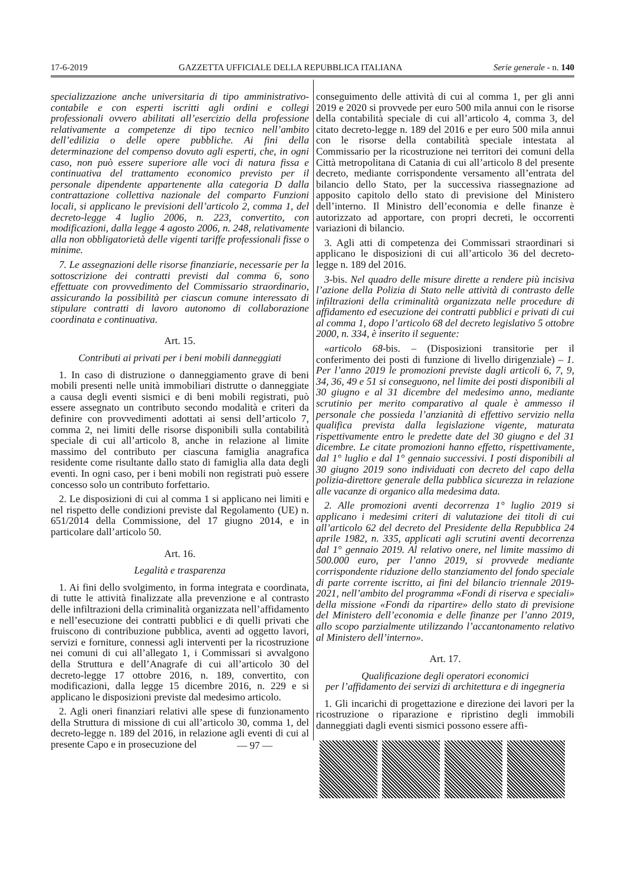17-6-2019 GAZZETTA UFFICIALE DELLA REPUBBLICA ITALIANA Serie generale - n. 140
specializzazione anche universitaria di tipo amministrativo-contabile e con esperti iscritti agli ordini e collegi professionali ovvero abilitati all’esercizio della professione relativamente a competenze di tipo tecnico nell’ambito dell’edilizia o delle opere pubbliche. Ai fini della determinazione del compenso dovuto agli esperti, che, in ogni caso, non può essere superiore alle voci di natura fissa e continuativa del trattamento economico previsto per il personale dipendente appartenente alla categoria D dalla contrattazione collettiva nazionale del comparto Funzioni locali, si applicano le previsioni dell’articolo 2, comma 1, del decreto-legge 4 luglio 2006, n. 223, convertito, con modificazioni, dalla legge 4 agosto 2006, n. 248, relativamente alla non obbligatorietà delle vigenti tariffe professionali fisse o minime.
7. Le assegnazioni delle risorse finanziarie, necessarie per la sottoscrizione dei contratti previsti dal comma 6, sono effettuate con provvedimento del Commissario straordinario, assicurando la possibilità per ciascun comune interessato di stipulare contratti di lavoro autonomo di collaborazione coordinata e continuativa.
Art. 15.
Contributi ai privati per i beni mobili danneggiati
1. In caso di distruzione o danneggiamento grave di beni mobili presenti nelle unità immobiliari distrutte o danneggiate a causa degli eventi sismici e di beni mobili registrati, può essere assegnato un contributo secondo modalità e criteri da definire con provvedimenti adottati ai sensi dell’articolo 7, comma 2, nei limiti delle risorse disponibili sulla contabilità speciale di cui all’articolo 8, anche in relazione al limite massimo del contributo per ciascuna famiglia anagrafica residente come risultante dallo stato di famiglia alla data degli eventi. In ogni caso, per i beni mobili non registrati può essere concesso solo un contributo forfettario.
2. Le disposizioni di cui al comma 1 si applicano nei limiti e nel rispetto delle condizioni previste dal Regolamento (UE) n. 651/2014 della Commissione, del 17 giugno 2014, e in particolare dall’articolo 50.
Art. 16.
Legalità e trasparenza
1. Ai fini dello svolgimento, in forma integrata e coordinata, di tutte le attività finalizzate alla prevenzione e al contrasto delle infiltrazioni della criminalità organizzata nell’affidamento e nell’esecuzione dei contratti pubblici e di quelli privati che fruiscono di contribuzione pubblica, aventi ad oggetto lavori, servizi e forniture, connessi agli interventi per la ricostruzione nei comuni di cui all’allegato 1, i Commissari si avvalgono della Struttura e dell’Anagrafe di cui all’articolo 30 del decreto-legge 17 ottobre 2016, n. 189, convertito, con modificazioni, dalla legge 15 dicembre 2016, n. 229 e si applicano le disposizioni previste dal medesimo articolo.
2. Agli oneri finanziari relativi alle spese di funzionamento della Struttura di missione di cui all’articolo 30, comma 1, del decreto-legge n. 189 del 2016, in relazione agli eventi di cui al presente Capo e in prosecuzione del
conseguimento delle attività di cui al comma 1, per gli anni 2019 e 2020 si provvede per euro 500 mila annui con le risorse della contabilità speciale di cui all’articolo 4, comma 3, del citato decreto-legge n. 189 del 2016 e per euro 500 mila annui con le risorse della contabilità speciale intestata al Commissario per la ricostruzione nei territori dei comuni della Città metropolitana di Catania di cui all’articolo 8 del presente decreto, mediante corrispondente versamento all’entrata del bilancio dello Stato, per la successiva riassegnazione ad apposito capitolo dello stato di previsione del Ministero dell’interno. Il Ministro dell’economia e delle finanze è autorizzato ad apportare, con propri decreti, le occorrenti variazioni di bilancio.
3. Agli atti di competenza dei Commissari straordinari si applicano le disposizioni di cui all’articolo 36 del decreto-legge n. 189 del 2016.
3-bis. Nel quadro delle misure dirette a rendere più incisiva l’azione della Polizia di Stato nelle attività di contrasto delle infiltrazioni della criminalità organizzata nelle procedure di affidamento ed esecuzione dei contratti pubblici e privati di cui al comma 1, dopo l’articolo 68 del decreto legislativo 5 ottobre 2000, n. 334, è inserito il seguente:
«articolo 68-bis. – (Disposizioni transitorie per il conferimento dei posti di funzione di livello dirigenziale) – 1. Per l’anno 2019 le promozioni previste dagli articoli 6, 7, 9, 34, 36, 49 e 51 si conseguono, nel limite dei posti disponibili al 30 giugno e al 31 dicembre del medesimo anno, mediante scrutinio per merito comparativo al quale è ammesso il personale che possieda l’anzianità di effettivo servizio nella qualifica prevista dalla legislazione vigente, maturata rispettivamente entro le predette date del 30 giugno e del 31 dicembre. Le citate promozioni hanno effetto, rispettivamente, dal 1° luglio e dal 1° gennaio successivi. I posti disponibili al 30 giugno 2019 sono individuati con decreto del capo della polizia-direttore generale della pubblica sicurezza in relazione alle vacanze di organico alla medesima data.
2. Alle promozioni aventi decorrenza 1° luglio 2019 si applicano i medesimi criteri di valutazione dei titoli di cui all’articolo 62 del decreto del Presidente della Repubblica 24 aprile 1982, n. 335, applicati agli scrutini aventi decorrenza dal 1° gennaio 2019. Al relativo onere, nel limite massimo di 500.000 euro, per l’anno 2019, si provvede mediante corrispondente riduzione dello stanziamento del fondo speciale di parte corrente iscritto, ai fini del bilancio triennale 2019-2021, nell’ambito del programma «Fondi di riserva e speciali» della missione «Fondi da ripartire» dello stato di previsione del Ministero dell’economia e delle finanze per l’anno 2019, allo scopo parzialmente utilizzando l’accantonamento relativo al Ministero dell’interno».
Art. 17.
Qualificazione degli operatori economici
per l’affidamento dei servizi di architettura e di ingegneria
1. Gli incarichi di progettazione e direzione dei lavori per la ricostruzione o riparazione e ripristino degli immobili danneggiati dagli eventi sismici possono essere affi-
— 97 —